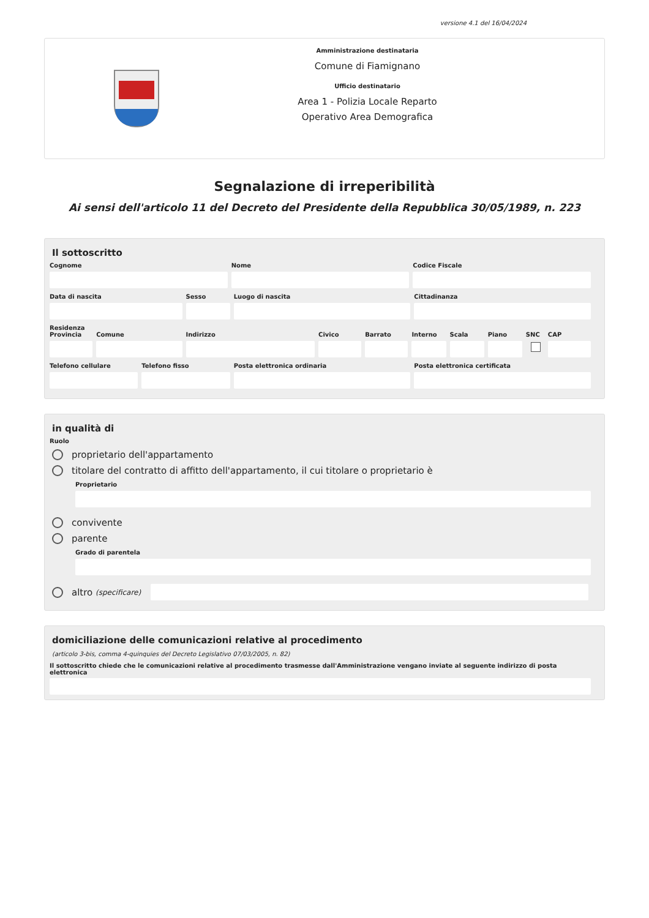versione 4.1 del 16/04/2024
Amministrazione destinataria
Comune di Fiamignano
Ufficio destinatario
Area 1 - Polizia Locale Reparto
Operativo Area Demografica
Segnalazione di irreperibilità
Ai sensi dell'articolo 11 del Decreto del Presidente della Repubblica 30/05/1989, n. 223
Il sottoscritto
Cognome Nome Codice Fiscale
Data di nascita Sesso Luogo di nascita Cittadinanza
Residenza
Provincia Comune Indirizzo Civico Barrato Interno Scala Piano SNC CAP
Telefono cellulare Telefono fisso Posta elettronica ordinaria Posta elettronica certificata
in qualità di
Ruolo
proprietario dell'appartamento
titolare del contratto di affitto dell'appartamento, il cui titolare o proprietario è
Proprietario
convivente
parente
Grado di parentela
altro (specificare)
domiciliazione delle comunicazioni relative al procedimento
(articolo 3-bis, comma 4-quinquies del Decreto Legislativo 07/03/2005, n. 82)
Il sottoscritto chiede che le comunicazioni relative al procedimento trasmesse dall'Amministrazione vengano inviate al seguente indirizzo di posta elettronica